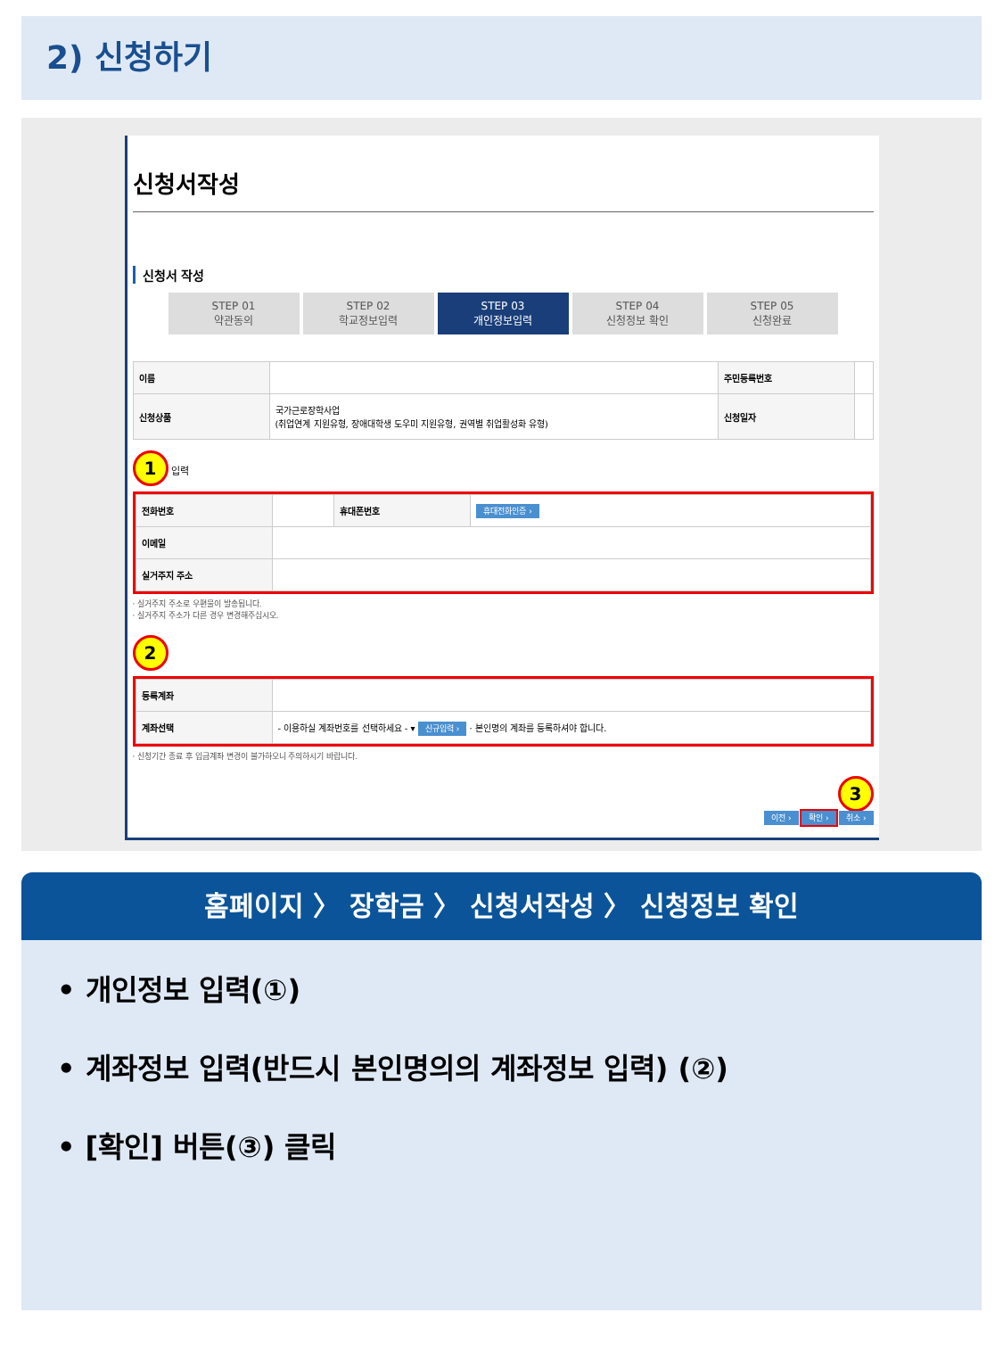2) 신청하기
신청서작성
신청서 작성
STEP 01
약관동의
STEP 02
학교정보입력
STEP 03
개인정보입력
STEP 04
신청정보 확인
STEP 05
신청완료
| 이름 | | 주민등록번호 | |
| 신청상품 | 국가근로장학사업 (취업연계 지원유형, 장애대학생 도우미 지원유형, 권역별 취업활성화 유형) | 신청일자 | |
1 입력
| 전화번호 | | 휴대폰번호 | 휴대전화인증 › |
| 이메일 | | | |
| 실거주지 주소 | | | |
· 실거주지 주소로 우편물이 발송됩니다.
· 실거주지 주소가 다른 경우 변경해주십시오.
2
| 등록계좌 | |
| 계좌선택 | - 이용하실 계좌번호를 선택하세요 - ▾ 신규입력 › · 본인명의 계좌를 등록하셔야 합니다. |
· 신청기간 종료 후 입금계좌 변경이 불가하오니 주의하시기 바랍니다.
3
이전 › 확인 › 취소 ›
홈페이지 〉 장학금 〉 신청서작성 〉 신청정보 확인
• 개인정보 입력(①)
• 계좌정보 입력(반드시 본인명의의 계좌정보 입력) (②)
• [확인] 버튼(③) 클릭